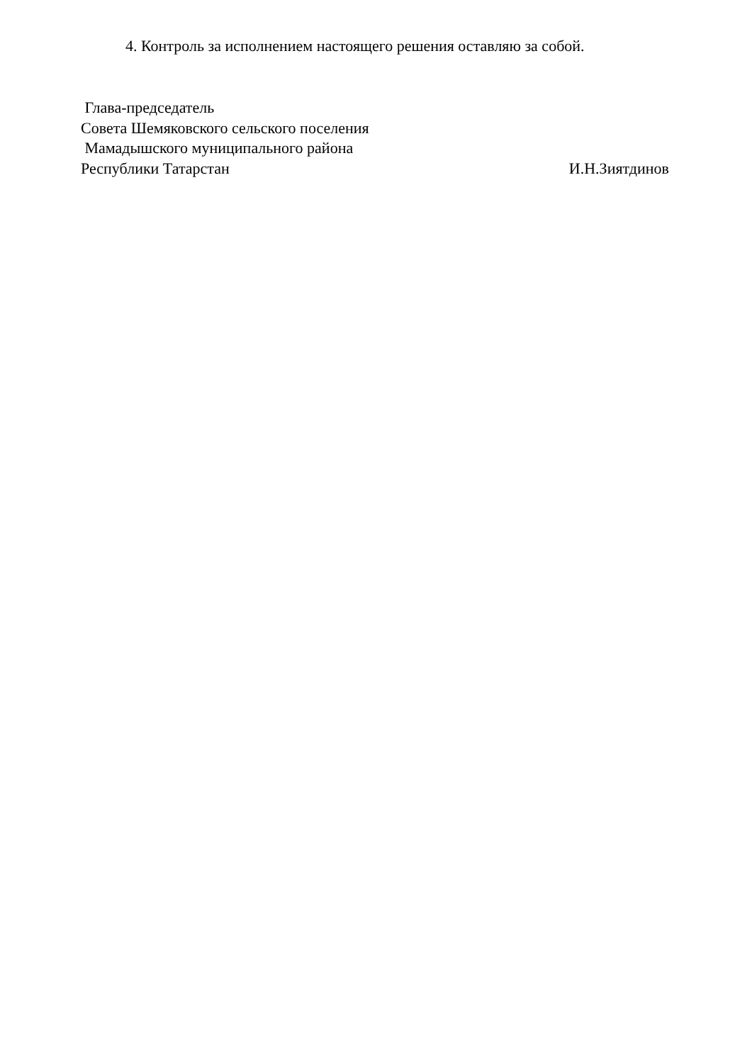4. Контроль за исполнением настоящего решения оставляю за собой.
Глава-председатель
Совета Шемяковского сельского поселения
Мамадышского муниципального района
Республики Татарстан И.Н.Зиятдинов